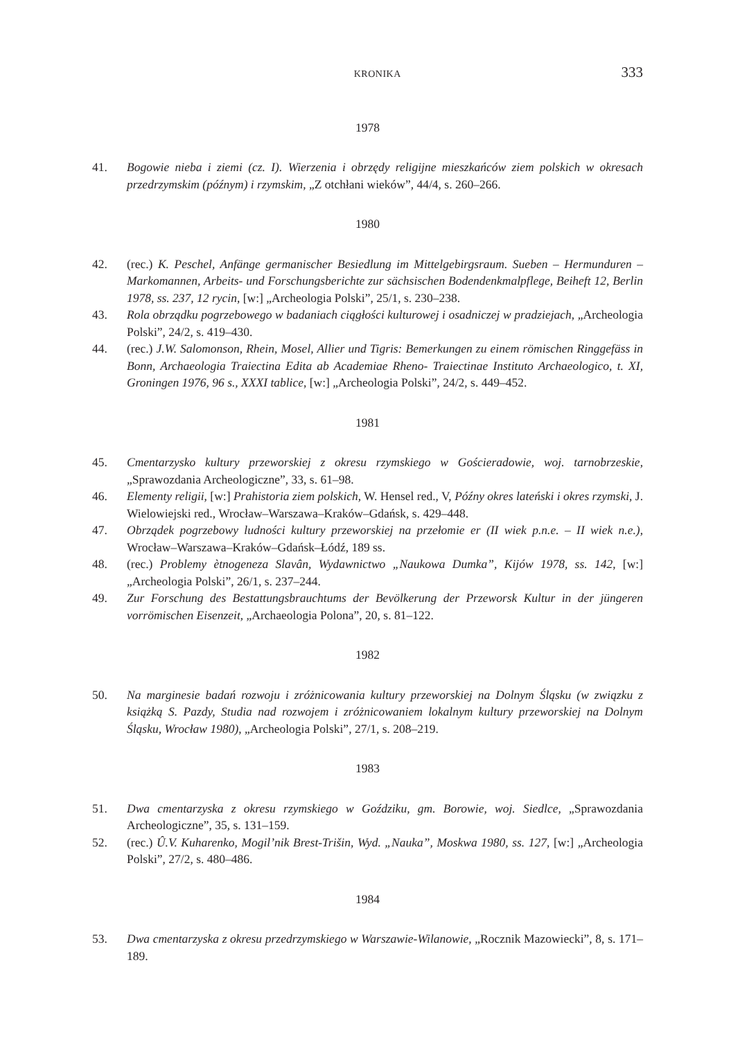KRONIKA 333
1978
41. Bogowie nieba i ziemi (cz. I). Wierzenia i obrzędy religijne mieszkańców ziem polskich w okresach przedrzymskim (późnym) i rzymskim, „Z otchłani wieków”, 44/4, s. 260–266.
1980
42. (rec.) K. Peschel, Anfänge germanischer Besiedlung im Mittelgebirgsraum. Sueben – Hermunduren – Markomannen, Arbeits- und Forschungsberichte zur sächsischen Bodendenkmalpflege, Beiheft 12, Berlin 1978, ss. 237, 12 rycin, [w:] „Archeologia Polski”, 25/1, s. 230–238.
43. Rola obrządku pogrzebowego w badaniach ciągłości kulturowej i osadniczej w pradziejach, „Archeologia Polski”, 24/2, s. 419–430.
44. (rec.) J.W. Salomonson, Rhein, Mosel, Allier und Tigris: Bemerkungen zu einem römischen Ringgefäss in Bonn, Archaeologia Traiectina Edita ab Academiae Rheno- Traiectinae Instituto Archaeologico, t. XI, Groningen 1976, 96 s., XXXI tablice, [w:] „Archeologia Polski”, 24/2, s. 449–452.
1981
45. Cmentarzysko kultury przeworskiej z okresu rzymskiego w Gościeradowie, woj. tarnobrzeskie, „Sprawozdania Archeologiczne”, 33, s. 61–98.
46. Elementy religii, [w:] Prahistoria ziem polskich, W. Hensel red., V, Późny okres lateński i okres rzymski, J. Wielowiejski red., Wrocław–Warszawa–Kraków–Gdańsk, s. 429–448.
47. Obrządek pogrzebowy ludności kultury przeworskiej na przełomie er (II wiek p.n.e. – II wiek n.e.), Wrocław–Warszawa–Kraków–Gdańsk–Łódź, 189 ss.
48. (rec.) Problemy ètnogeneza Slavân, Wydawnictwo „Naukowa Dumka”, Kijów 1978, ss. 142, [w:] „Archeologia Polski”, 26/1, s. 237–244.
49. Zur Forschung des Bestattungsbrauchtums der Bevölkerung der Przeworsk Kultur in der jüngeren vorrömischen Eisenzeit, „Archaeologia Polona”, 20, s. 81–122.
1982
50. Na marginesie badań rozwoju i zróżnicowania kultury przeworskiej na Dolnym Śląsku (w związku z książką S. Pazdy, Studia nad rozwojem i zróżnicowaniem lokalnym kultury przeworskiej na Dolnym Śląsku, Wrocław 1980), „Archeologia Polski”, 27/1, s. 208–219.
1983
51. Dwa cmentarzyska z okresu rzymskiego w Goździku, gm. Borowie, woj. Siedlce, „Sprawozdania Archeologiczne”, 35, s. 131–159.
52. (rec.) Û.V. Kuharenko, Mogil’nik Brest-Trišin, Wyd. „Nauka”, Moskwa 1980, ss. 127, [w:] „Archeologia Polski”, 27/2, s. 480–486.
1984
53. Dwa cmentarzyska z okresu przedrzymskiego w Warszawie-Wilanowie, „Rocznik Mazowiecki”, 8, s. 171–189.